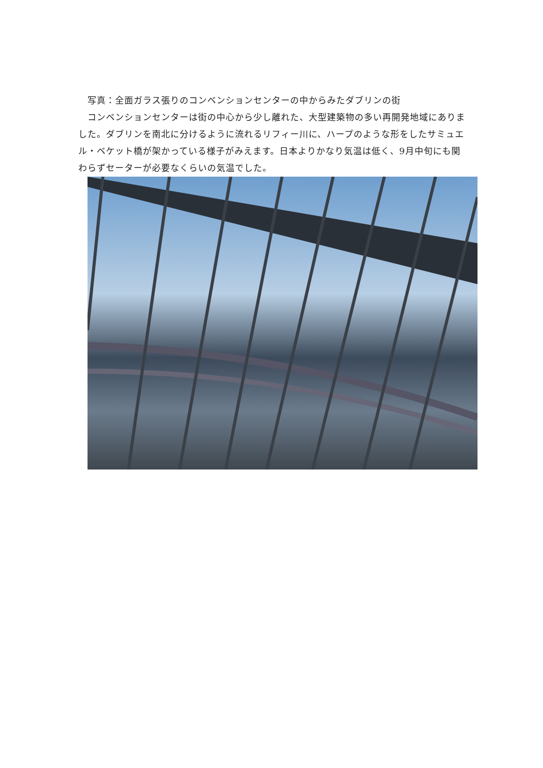写真：全面ガラス張りのコンベンションセンターの中からみたダブリンの街
　コンベンションセンターは街の中心から少し離れた、大型建築物の多い再開発地域にありました。ダブリンを南北に分けるように流れるリフィー川に、ハープのような形をしたサミュエル・ベケット橋が架かっている様子がみえます。日本よりかなり気温は低く、9月中旬にも関わらずセーターが必要なくらいの気温でした。